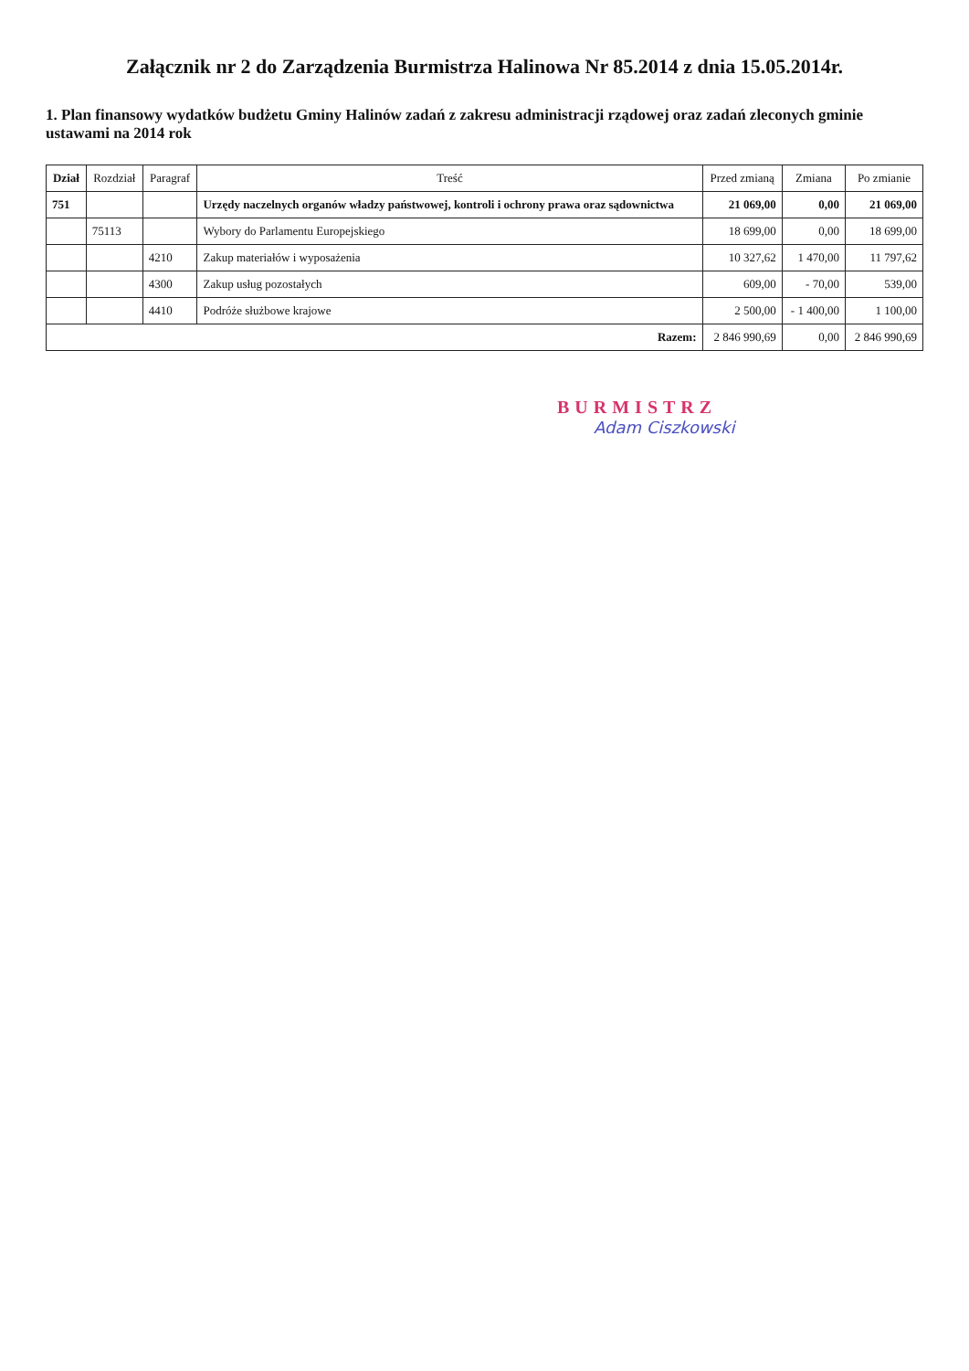Załącznik nr 2 do Zarządzenia Burmistrza Halinowa Nr 85.2014 z dnia 15.05.2014r.
1. Plan finansowy wydatków budżetu Gminy Halinów zadań z zakresu administracji rządowej oraz zadań zleconych gminie ustawami na 2014 rok
| Dział | Rozdział | Paragraf | Treść | Przed zmianą | Zmiana | Po zmianie |
| --- | --- | --- | --- | --- | --- | --- |
| 751 | | | Urzędy naczelnych organów władzy państwowej, kontroli i ochrony prawa oraz sądownictwa | 21 069,00 | 0,00 | 21 069,00 |
| | 75113 | | Wybory do Parlamentu Europejskiego | 18 699,00 | 0,00 | 18 699,00 |
| | | 4210 | Zakup materiałów i wyposażenia | 10 327,62 | 1 470,00 | 11 797,62 |
| | | 4300 | Zakup usług pozostałych | 609,00 | - 70,00 | 539,00 |
| | | 4410 | Podróże służbowe krajowe | 2 500,00 | - 1 400,00 | 1 100,00 |
| Razem: | | | | 2 846 990,69 | 0,00 | 2 846 990,69 |
BURMISTRZ
Adam Ciszkowski